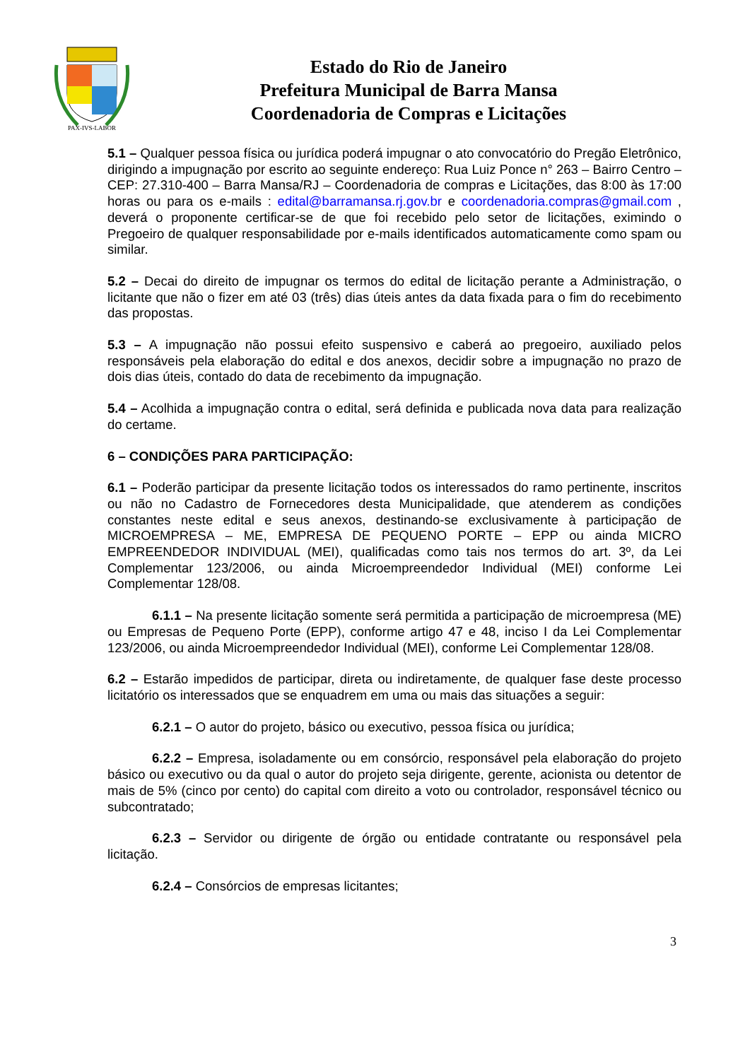PAX-IVS-LABOR
Estado do Rio de Janeiro
Prefeitura Municipal de Barra Mansa
Coordenadoria de Compras e Licitações
5.1 – Qualquer pessoa física ou jurídica poderá impugnar o ato convocatório do Pregão Eletrônico, dirigindo a impugnação por escrito ao seguinte endereço: Rua Luiz Ponce n° 263 – Bairro Centro – CEP: 27.310-400 – Barra Mansa/RJ – Coordenadoria de compras e Licitações, das 8:00 às 17:00 horas ou para os e-mails : edital@barramansa.rj.gov.br e coordenadoria.compras@gmail.com , deverá o proponente certificar-se de que foi recebido pelo setor de licitações, eximindo o Pregoeiro de qualquer responsabilidade por e-mails identificados automaticamente como spam ou similar.
5.2 – Decai do direito de impugnar os termos do edital de licitação perante a Administração, o licitante que não o fizer em até 03 (três) dias úteis antes da data fixada para o fim do recebimento das propostas.
5.3 – A impugnação não possui efeito suspensivo e caberá ao pregoeiro, auxiliado pelos responsáveis pela elaboração do edital e dos anexos, decidir sobre a impugnação no prazo de dois dias úteis, contado do data de recebimento da impugnação.
5.4 – Acolhida a impugnação contra o edital, será definida e publicada nova data para realização do certame.
6 – CONDIÇÕES PARA PARTICIPAÇÃO:
6.1 – Poderão participar da presente licitação todos os interessados do ramo pertinente, inscritos ou não no Cadastro de Fornecedores desta Municipalidade, que atenderem as condições constantes neste edital e seus anexos, destinando-se exclusivamente à participação de MICROEMPRESA – ME, EMPRESA DE PEQUENO PORTE – EPP ou ainda MICRO EMPREENDEDOR INDIVIDUAL (MEI), qualificadas como tais nos termos do art. 3º, da Lei Complementar 123/2006, ou ainda Microempreendedor Individual (MEI) conforme Lei Complementar 128/08.
6.1.1 – Na presente licitação somente será permitida a participação de microempresa (ME) ou Empresas de Pequeno Porte (EPP), conforme artigo 47 e 48, inciso I da Lei Complementar 123/2006, ou ainda Microempreendedor Individual (MEI), conforme Lei Complementar 128/08.
6.2 – Estarão impedidos de participar, direta ou indiretamente, de qualquer fase deste processo licitatório os interessados que se enquadrem em uma ou mais das situações a seguir:
6.2.1 – O autor do projeto, básico ou executivo, pessoa física ou jurídica;
6.2.2 – Empresa, isoladamente ou em consórcio, responsável pela elaboração do projeto básico ou executivo ou da qual o autor do projeto seja dirigente, gerente, acionista ou detentor de mais de 5% (cinco por cento) do capital com direito a voto ou controlador, responsável técnico ou subcontratado;
6.2.3 – Servidor ou dirigente de órgão ou entidade contratante ou responsável pela licitação.
6.2.4 – Consórcios de empresas licitantes;
3